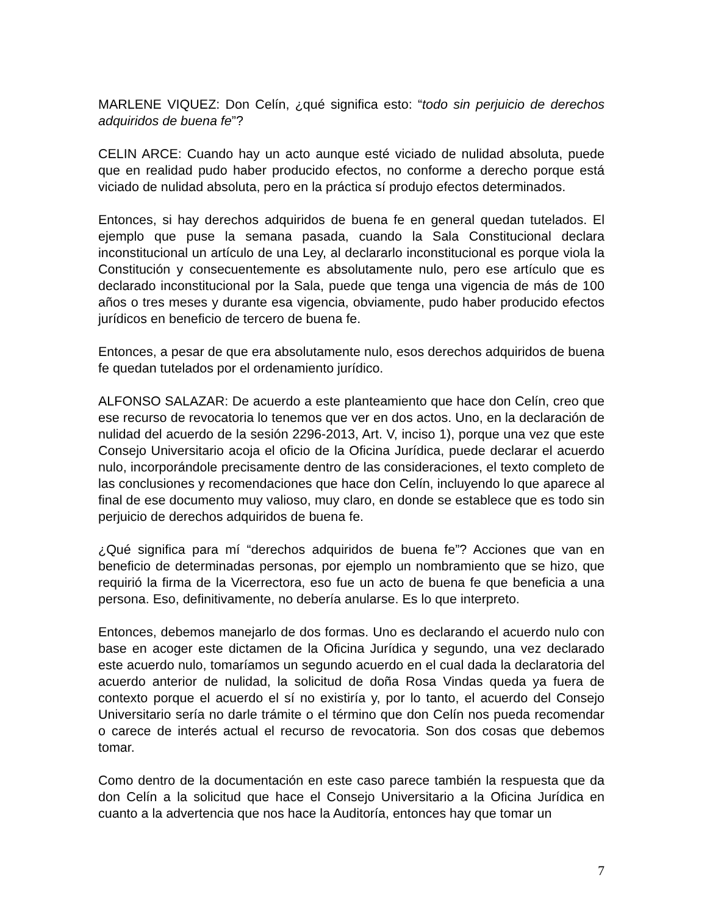MARLENE VIQUEZ: Don Celín, ¿qué significa esto: “todo sin perjuicio de derechos adquiridos de buena fe”?
CELIN ARCE: Cuando hay un acto aunque esté viciado de nulidad absoluta, puede que en realidad pudo haber producido efectos, no conforme a derecho porque está viciado de nulidad absoluta, pero en la práctica sí produjo efectos determinados.
Entonces, si hay derechos adquiridos de buena fe en general quedan tutelados. El ejemplo que puse la semana pasada, cuando la Sala Constitucional declara inconstitucional un artículo de una Ley, al declararlo inconstitucional es porque viola la Constitución y consecuentemente es absolutamente nulo, pero ese artículo que es declarado inconstitucional por la Sala, puede que tenga una vigencia de más de 100 años o tres meses y durante esa vigencia, obviamente, pudo haber producido efectos jurídicos en beneficio de tercero de buena fe.
Entonces, a pesar de que era absolutamente nulo, esos derechos adquiridos de buena fe quedan tutelados por el ordenamiento jurídico.
ALFONSO SALAZAR: De acuerdo a este planteamiento que hace don Celín, creo que ese recurso de revocatoria lo tenemos que ver en dos actos. Uno, en la declaración de nulidad del acuerdo de la sesión 2296-2013, Art. V, inciso 1), porque una vez que este Consejo Universitario acoja el oficio de la Oficina Jurídica, puede declarar el acuerdo nulo, incorporándole precisamente dentro de las consideraciones, el texto completo de las conclusiones y recomendaciones que hace don Celín, incluyendo lo que aparece al final de ese documento muy valioso, muy claro, en donde se establece que es todo sin perjuicio de derechos adquiridos de buena fe.
¿Qué significa para mí “derechos adquiridos de buena fe”? Acciones que van en beneficio de determinadas personas, por ejemplo un nombramiento que se hizo, que requirió la firma de la Vicerrectora, eso fue un acto de buena fe que beneficia a una persona. Eso, definitivamente, no debería anularse. Es lo que interpreto.
Entonces, debemos manejarlo de dos formas. Uno es declarando el acuerdo nulo con base en acoger este dictamen de la Oficina Jurídica y segundo, una vez declarado este acuerdo nulo, tomaríamos un segundo acuerdo en el cual dada la declaratoria del acuerdo anterior de nulidad, la solicitud de doña Rosa Vindas queda ya fuera de contexto porque el acuerdo el sí no existiría y, por lo tanto, el acuerdo del Consejo Universitario sería no darle trámite o el término que don Celín nos pueda recomendar o carece de interés actual el recurso de revocatoria. Son dos cosas que debemos tomar.
Como dentro de la documentación en este caso parece también la respuesta que da don Celín a la solicitud que hace el Consejo Universitario a la Oficina Jurídica en cuanto a la advertencia que nos hace la Auditoría, entonces hay que tomar un
7